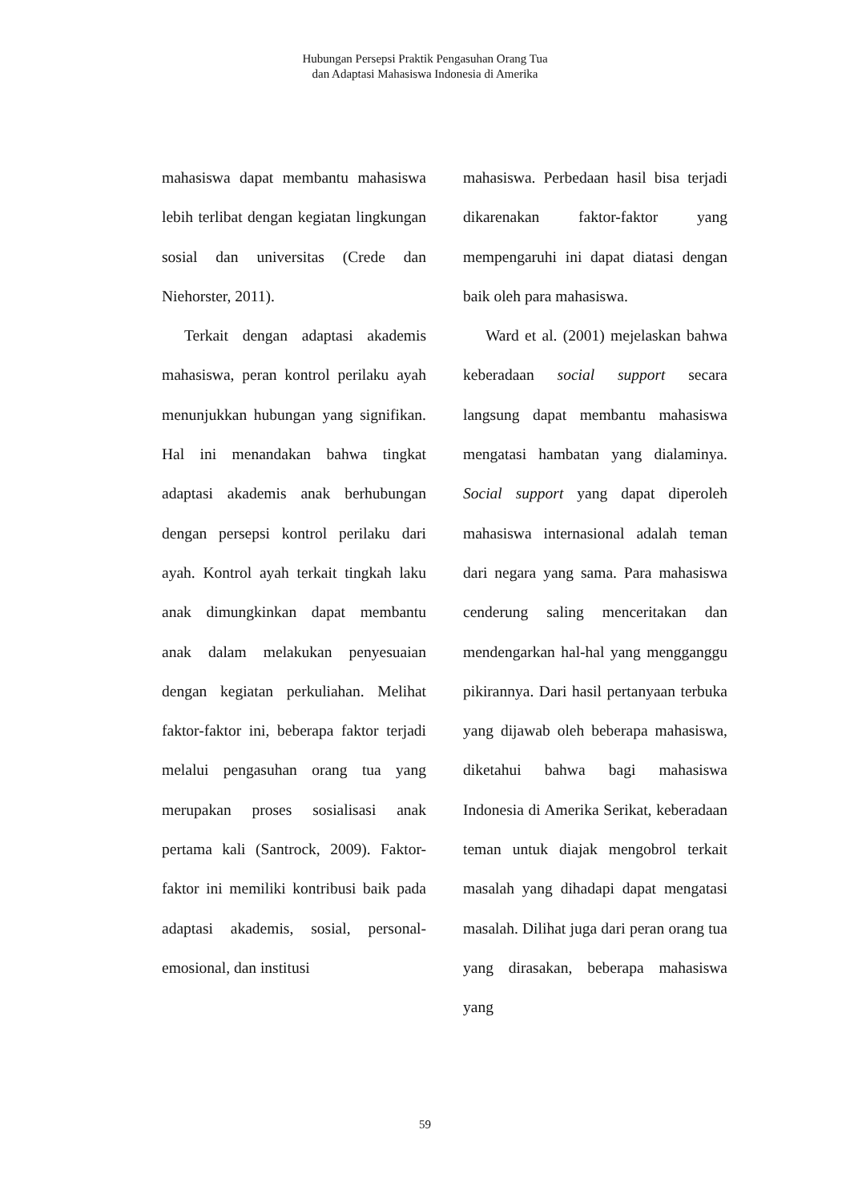Hubungan Persepsi Praktik Pengasuhan Orang Tua
dan Adaptasi Mahasiswa Indonesia di Amerika
mahasiswa dapat membantu mahasiswa lebih terlibat dengan kegiatan lingkungan sosial dan universitas (Crede dan Niehorster, 2011).
Terkait dengan adaptasi akademis mahasiswa, peran kontrol perilaku ayah menunjukkan hubungan yang signifikan. Hal ini menandakan bahwa tingkat adaptasi akademis anak berhubungan dengan persepsi kontrol perilaku dari ayah. Kontrol ayah terkait tingkah laku anak dimungkinkan dapat membantu anak dalam melakukan penyesuaian dengan kegiatan perkuliahan. Melihat faktor-faktor ini, beberapa faktor terjadi melalui pengasuhan orang tua yang merupakan proses sosialisasi anak pertama kali (Santrock, 2009). Faktor-faktor ini memiliki kontribusi baik pada adaptasi akademis, sosial, personal-emosional, dan institusi
mahasiswa. Perbedaan hasil bisa terjadi dikarenakan faktor-faktor yang mempengaruhi ini dapat diatasi dengan baik oleh para mahasiswa.
Ward et al. (2001) mejelaskan bahwa keberadaan social support secara langsung dapat membantu mahasiswa mengatasi hambatan yang dialaminya. Social support yang dapat diperoleh mahasiswa internasional adalah teman dari negara yang sama. Para mahasiswa cenderung saling menceritakan dan mendengarkan hal-hal yang mengganggu pikirannya. Dari hasil pertanyaan terbuka yang dijawab oleh beberapa mahasiswa, diketahui bahwa bagi mahasiswa Indonesia di Amerika Serikat, keberadaan teman untuk diajak mengobrol terkait masalah yang dihadapi dapat mengatasi masalah. Dilihat juga dari peran orang tua yang dirasakan, beberapa mahasiswa yang
59